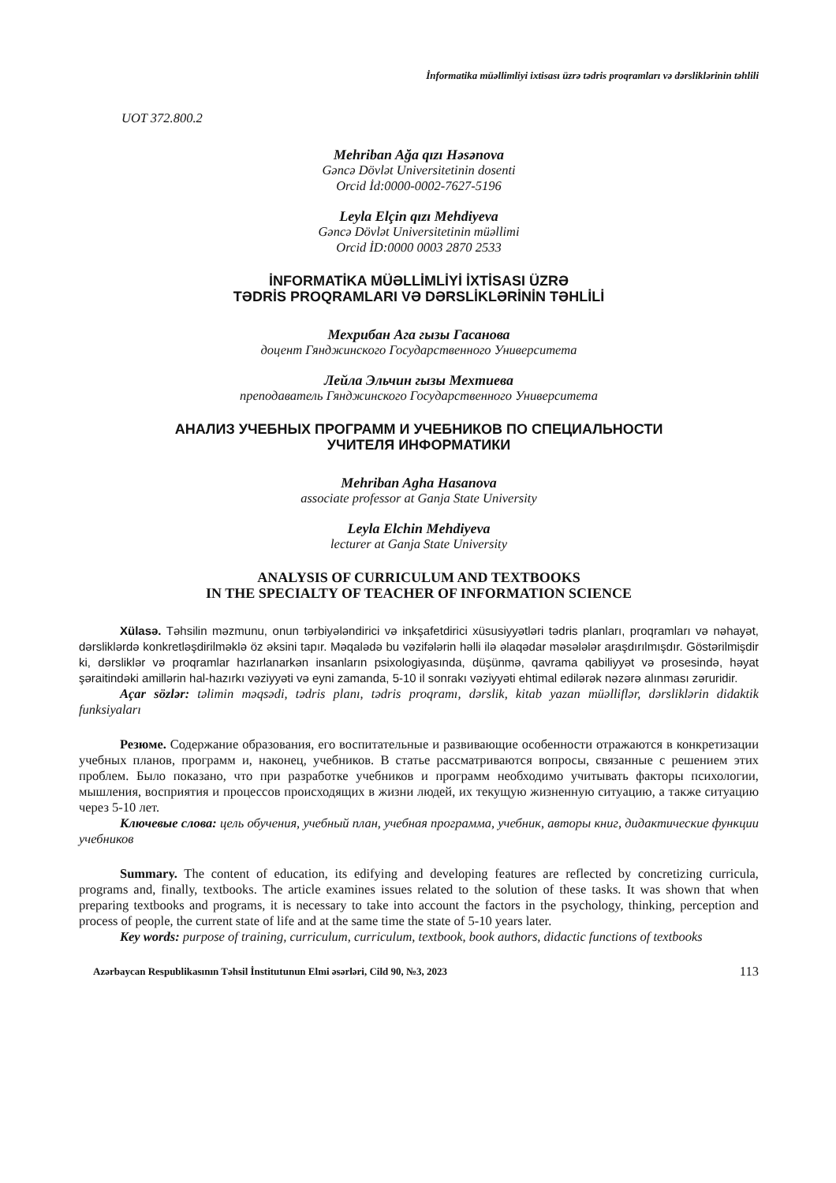İnformatika müəllimliyi ixtisası üzrə tədris proqramları və dərsliklərinin təhlili
UOT 372.800.2
Mehriban Ağa qızı Həsənova
Gəncə Dövlət Universitetinin dosenti
Orcid İd:0000-0002-7627-5196
Leyla Elçin qızı Mehdiyeva
Gəncə Dövlət Universitetinin müəllimi
Orcid İD:0000 0003 2870 2533
İNFORMATİKA MÜƏLLİMLİYİ İXTİSASI ÜZRƏ
TƏDRİS PROQRAMLARI VƏ DƏRSLİKLƏRİNİN TƏHLİLİ
Мехрибан Ага гызы Гасанова
доцент Гянджинского Государственного Университета
Лейла Эльчин гызы Мехтиева
преподаватель Гянджинского Государственного Университета
АНАЛИЗ УЧЕБНЫХ ПРОГРАММ И УЧЕБНИКОВ ПО СПЕЦИАЛЬНОСТИ
УЧИТЕЛЯ ИНФОРМАТИКИ
Mehriban Agha Hasanova
associate professor at Ganja State University
Leyla Elchin Mehdiyeva
lecturer at Ganja State University
ANALYSIS OF CURRICULUM AND TEXTBOOKS
IN THE SPECIALTY OF TEACHER OF INFORMATION SCIENCE
Xülasə. Təhsilin məzmunu, onun tərbiyələndirici və inkşafetdirici xüsusiyyətləri tədris planları, proq­ramları və nəhayət, dərsliklərdə konkretləşdirilməklə öz əksini tapır. Məqalədə bu vəzifələrin həlli ilə əlaqə­dar məsələlər araşdırılmışdır. Göstərilmişdir ki, dərsliklər və proqramlar hazırlanarkən insanların psixologi­yasında, düşünmə, qavrama qabiliyyət və prosesində, həyat şəraitindəki amillərin hal-hazırkı vəziyyəti və ey­ni zamanda, 5-10 il sonrakı vəziyyəti ehtimal edilərək nəzərə alınması zəruridir.
Açar sözlər: təlimin məqsədi, tədris planı, tədris proqramı, dərslik, kitab yazan müəlliflər, dərsliklərin didaktik funksiyaları
Резюме. Содержание образования, его воспитательные и развивающие особенности отража­ются в конкретизации учебных планов, программ и, наконец, учебников. В статье рассматриваются вопросы, связанные с решением этих проблем. Было показано, что при разработке учебников и программ необходимо учитывать факторы психологии, мышления, восприятия и процессов происходящих в жизни людей, их текущую жизненную ситуацию, а также ситуацию через 5-10 лет.
Ключевые слова: цель обучения, учебный план, учебная программа, учебник, авторы книг, дидактические функции учебников
Summary. The content of education, its edifying and developing features are reflected by concretizing curricula, programs and, finally, textbooks. The article examines issues related to the solution of these tasks. It was shown that when preparing textbooks and programs, it is necessary to take into account the factors in the psychology, thinking, perception and process of people, the current state of life and at the same time the state of 5-10 years later.
Key words: purpose of training, curriculum, curriculum, textbook, book authors, didactic functions of textbooks
Azərbaycan Respublikasının Təhsil İnstitutunun Elmi əsərləri, Cild 90, №3, 2023 113